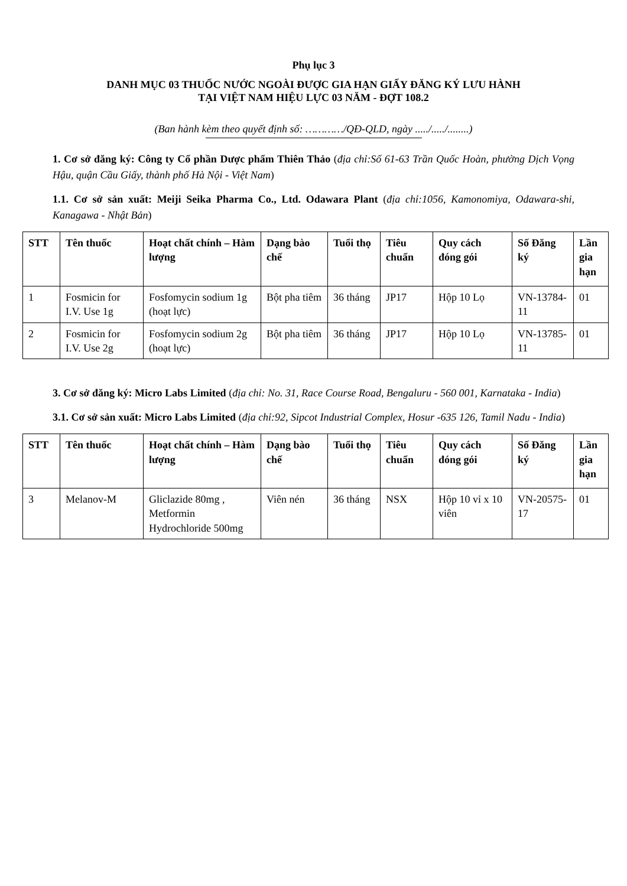Phụ lục 3
DANH MỤC 03 THUỐC NƯỚC NGOÀI ĐƯỢC GIA HẠN GIẤY ĐĂNG KÝ LƯU HÀNH
TẠI VIỆT NAM HIỆU LỰC 03 NĂM - ĐỢT 108.2
(Ban hành kèm theo quyết định số: …………/QĐ-QLD, ngày ...../...../........)
1. Cơ sở đăng ký: Công ty Cổ phần Dược phẩm Thiên Thảo (địa chỉ:Số 61-63 Trần Quốc Hoàn, phường Dịch Vọng Hậu, quận Cầu Giấy, thành phố Hà Nội - Việt Nam)
1.1. Cơ sở sản xuất: Meiji Seika Pharma Co., Ltd. Odawara Plant (địa chỉ:1056, Kamonomiya, Odawara-shi, Kanagawa - Nhật Bản)
| STT | Tên thuốc | Hoạt chất chính – Hàm lượng | Dạng bào chế | Tuổi thọ | Tiêu chuẩn | Quy cách đóng gói | Số Đăng ký | Lần gia hạn |
| --- | --- | --- | --- | --- | --- | --- | --- | --- |
| 1 | Fosmicin for I.V. Use 1g | Fosfomycin sodium 1g (hoạt lực) | Bột pha tiêm | 36 tháng | JP17 | Hộp 10 Lọ | VN-13784-11 | 01 |
| 2 | Fosmicin for I.V. Use 2g | Fosfomycin sodium 2g (hoạt lực) | Bột pha tiêm | 36 tháng | JP17 | Hộp 10 Lọ | VN-13785-11 | 01 |
3. Cơ sở đăng ký: Micro Labs Limited (địa chỉ: No. 31, Race Course Road, Bengaluru - 560 001, Karnataka - India)
3.1. Cơ sở sản xuất: Micro Labs Limited (địa chỉ:92, Sipcot Industrial Complex, Hosur -635 126, Tamil Nadu - India)
| STT | Tên thuốc | Hoạt chất chính – Hàm lượng | Dạng bào chế | Tuổi thọ | Tiêu chuẩn | Quy cách đóng gói | Số Đăng ký | Lần gia hạn |
| --- | --- | --- | --- | --- | --- | --- | --- | --- |
| 3 | Melanov-M | Gliclazide 80mg , Metformin Hydrochloride 500mg | Viên nén | 36 tháng | NSX | Hộp 10 vỉ x 10 viên | VN-20575-17 | 01 |